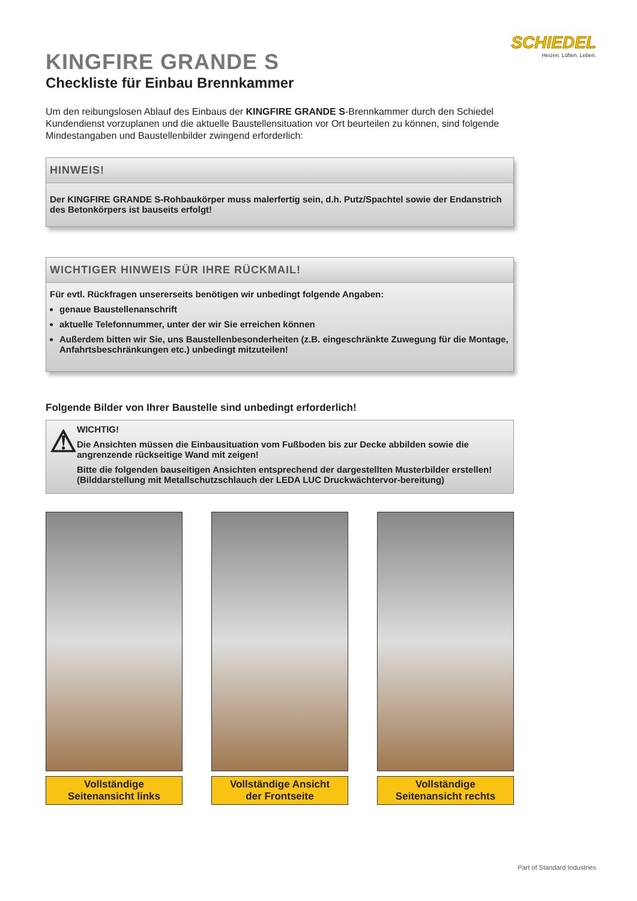SCHIEDEL
Heizen. Lüften. Leben.
KINGFIRE GRANDE S
Checkliste für Einbau Brennkammer
Um den reibungslosen Ablauf des Einbaus der KINGFIRE GRANDE S-Brennkammer durch den Schiedel Kundendienst vorzuplanen und die aktuelle Baustellensituation vor Ort beurteilen zu können, sind folgende Mindestangaben und Baustellenbilder zwingend erforderlich:
HINWEIS!
Der KINGFIRE GRANDE S-Rohbaukörper muss malerfertig sein, d.h. Putz/Spachtel sowie der Endanstrich des Betonkörpers ist bauseits erfolgt!
WICHTIGER HINWEIS FÜR IHRE RÜCKMAIL!
Für evtl. Rückfragen unsererseits benötigen wir unbedingt folgende Angaben:
genaue Baustellenanschrift
aktuelle Telefonnummer, unter der wir Sie erreichen können
Außerdem bitten wir Sie, uns Baustellenbesonderheiten (z.B. eingeschränkte Zuwegung für die Montage, Anfahrtsbeschränkungen etc.) unbedingt mitzuteilen!
Folgende Bilder von Ihrer Baustelle sind unbedingt erforderlich!
⚠
WICHTIG!
Die Ansichten müssen die Einbausituation vom Fußboden bis zur Decke abbilden sowie die angrenzende rückseitige Wand mit zeigen!
Bitte die folgenden bauseitigen Ansichten entsprechend der dargestellten Musterbilder erstellen! (Bilddarstellung mit Metallschutzschlauch der LEDA LUC Druckwächtervor-bereitung)
Vollständige
Seitenansicht links
Vollständige Ansicht
der Frontseite
Vollständige
Seitenansicht rechts
Part of Standard Industries